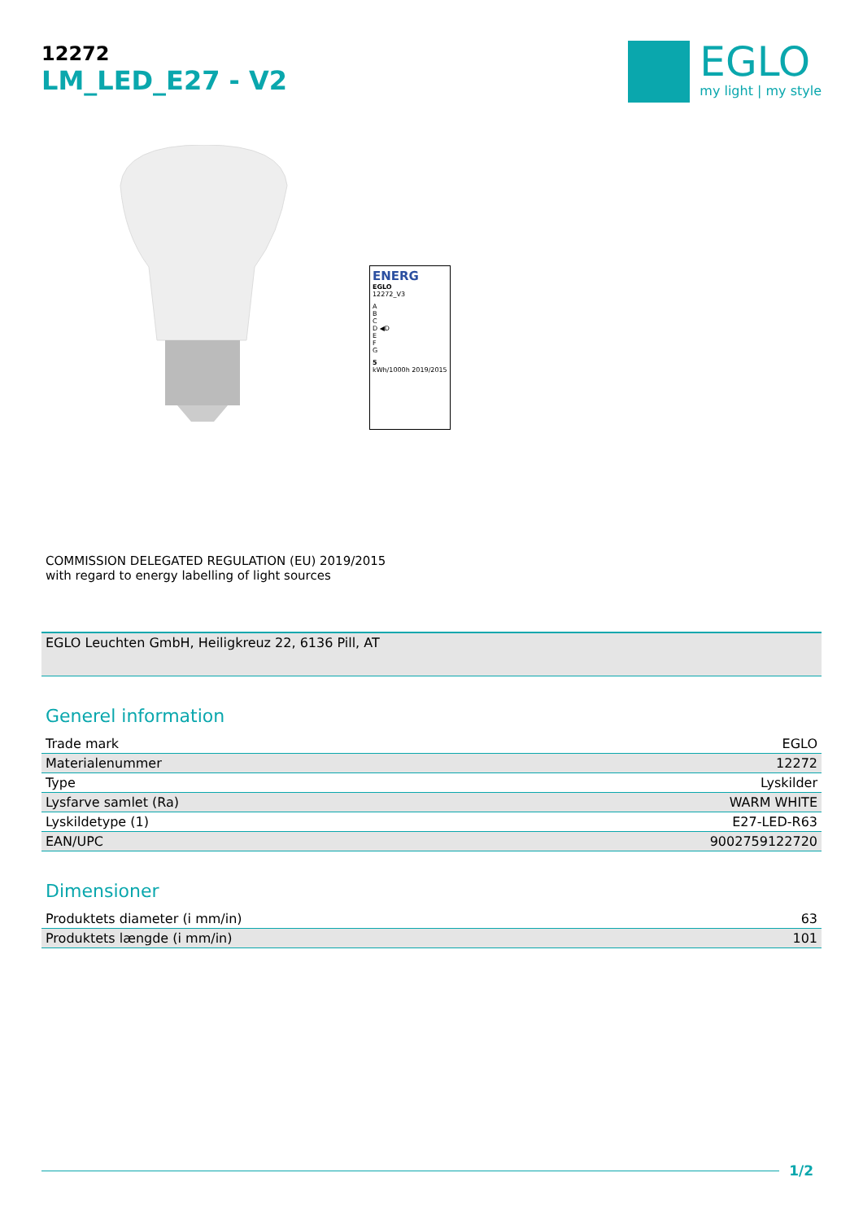12272
LM_LED_E27 - V2
EGLO
my light | my style
ENERG
EGLO
12272_V3
A
B
C
D ◀D
E
F
G
5
kWh/1000h 2019/2015
COMMISSION DELEGATED REGULATION (EU) 2019/2015
with regard to energy labelling of light sources
EGLO Leuchten GmbH, Heiligkreuz 22, 6136 Pill, AT
Generel information
| Trade mark | EGLO |
| Materialenummer | 12272 |
| Type | Lyskilder |
| Lysfarve samlet (Ra) | WARM WHITE |
| Lyskildetype (1) | E27-LED-R63 |
| EAN/UPC | 9002759122720 |
Dimensioner
| Produktets diameter (i mm/in) | 63 |
| Produktets længde (i mm/in) | 101 |
1/2